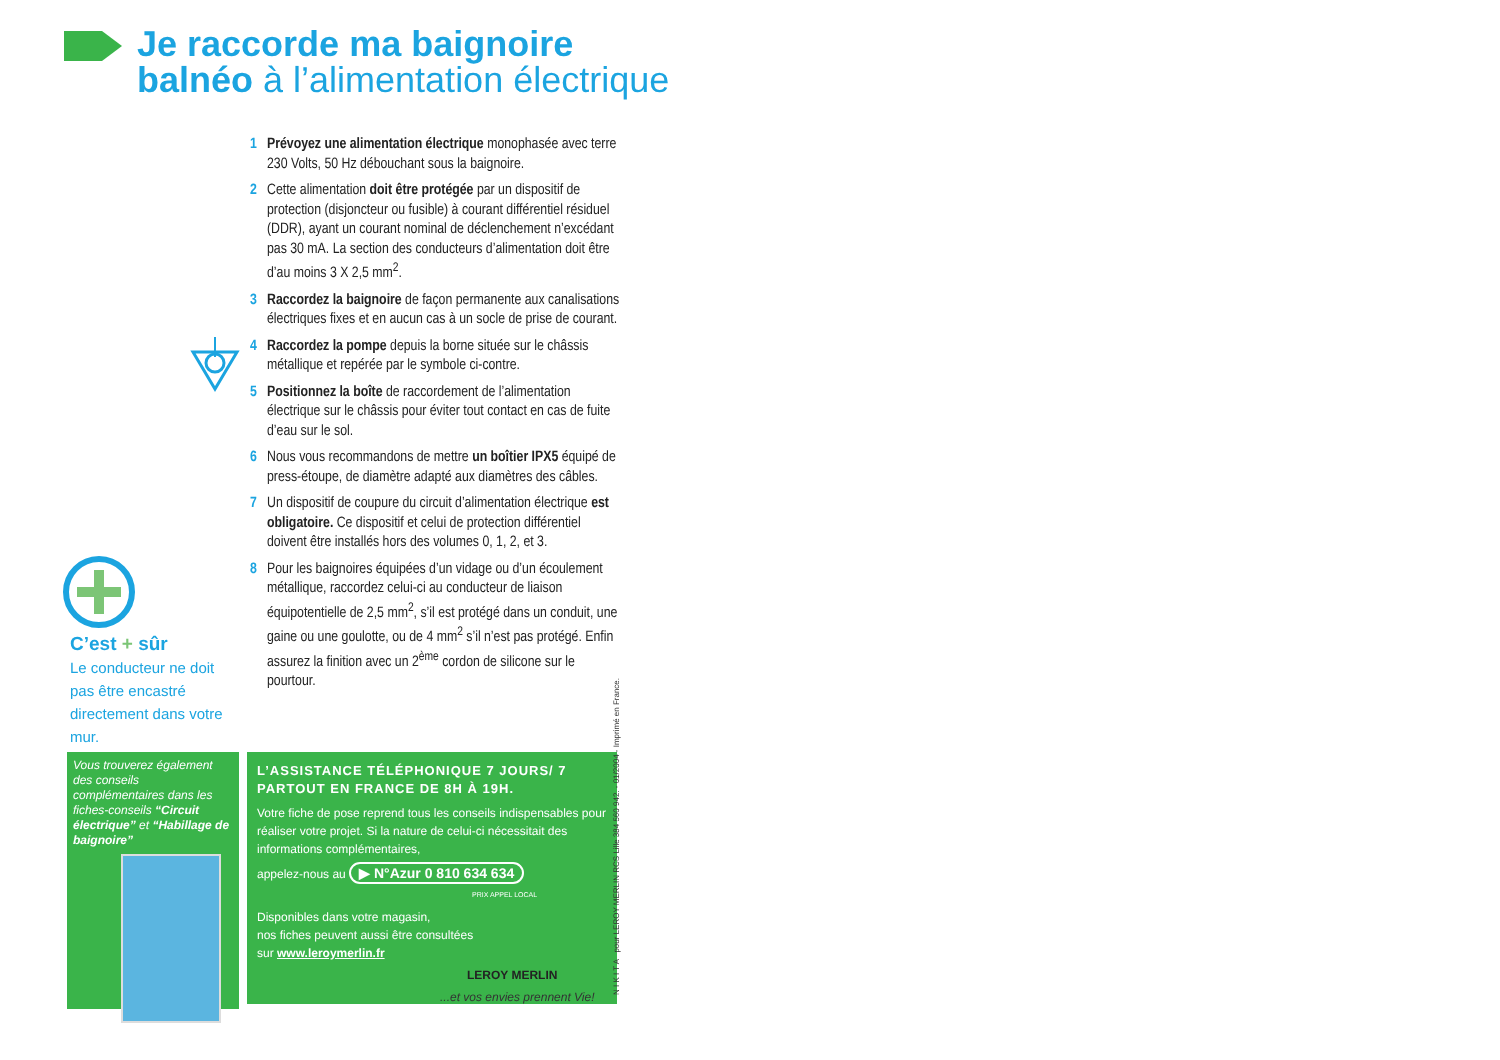Je raccorde ma baignoire
balnéo à l’alimentation électrique
1 Prévoyez une alimentation électrique monophasée avec terre 230 Volts, 50 Hz débouchant sous la baignoire.
2 Cette alimentation doit être protégée par un dispositif de protection (disjoncteur ou fusible) à courant différentiel résiduel (DDR), ayant un courant nominal de déclenchement n’excédant pas 30 mA. La section des conducteurs d’alimentation doit être d’au moins 3 X 2,5 mm<sup>2</sup>.
3 Raccordez la baignoire de façon permanente aux canalisations électriques fixes et en aucun cas à un socle de prise de courant.
4 Raccordez la pompe depuis la borne située sur le châssis métallique et repérée par le symbole ci-contre.
5 Positionnez la boîte de raccordement de l’alimentation électrique sur le châssis pour éviter tout contact en cas de fuite d’eau sur le sol.
6 Nous vous recommandons de mettre un boîtier IPX5 équipé de press-étoupe, de diamètre adapté aux diamètres des câbles.
7 Un dispositif de coupure du circuit d’alimentation électrique est obligatoire. Ce dispositif et celui de protection différentiel doivent être installés hors des volumes 0, 1, 2, et 3.
8 Pour les baignoires équipées d’un vidage ou d’un écoulement métallique, raccordez celui-ci au conducteur de liaison équipotentielle de 2,5 mm<sup>2</sup>, s’il est protégé dans un conduit, une gaine ou une goulotte, ou de 4 mm<sup>2</sup> s’il n’est pas protégé. Enfin assurez la finition avec un 2<sup>ème</sup> cordon de silicone sur le pourtour.
C’est + sûr
Le conducteur ne doit pas être encastré directement dans votre mur.
Vous trouverez également des conseils complémentaires dans les fiches-conseils “Circuit électrique” et “Habillage de baignoire”
L’ASSISTANCE TÉLÉPHONIQUE 7 JOURS/ 7 PARTOUT EN FRANCE DE 8H À 19H.
Votre fiche de pose reprend tous les conseils indispensables pour réaliser votre projet. Si la nature de celui-ci nécessitait des informations complémentaires,
appelez-nous au ▶ N°Azur 0 810 634 634
PRIX APPEL LOCAL
Disponibles dans votre magasin,
nos fiches peuvent aussi être consultées
sur www.leroymerlin.fr
LEROY MERLIN
...et vos envies prennent Vie!
N I K I T A pour LEROY MERLIN RCS Lille 384 560 942. - 01/2004 - Imprimé en France.